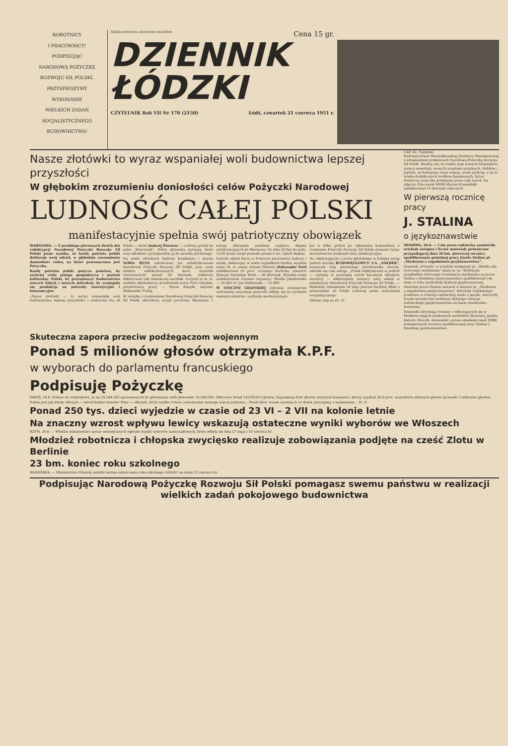ROBOTNICY
I PRACOWNICY!
PODPISUJĄC
NARODOWĄ POŻYCZKĘ
ROZWOJU SIŁ POLSKI,
PRZYSPIESZYMY
WYKONANIE
WIELKICH ZADAŃ
SOCJALISTYCZNEGO
BUDOWNICTWA!
Opłata pocztowa uiszczona ryczałtem Cena 15 gr.
DZIENNIK
ŁÓDZKI
CZYTELNIK Rok VII Nr 170 (2150) Łódź, czwartek 21 czerwca 1951 r.
Nasze złotówki to wyraz wspaniałej woli budownictwa lepszej przyszłości
W głębokim zrozumieniu doniosłości celów Pożyczki Narodowej
LUDNOŚĆ CAŁEJ POLSKI
manifestacyjnie spełnia swój patriotyczny obowiązek
WARSZAWA. — Z przebiegu pierwszych dwóch dni subskrypcji Narodowej Pożyczki Rozwoju Sił Polski jasno wynika, że każdy patriota polski deklaruje swój udział, w głębokim zrozumieniu doniosłości celów, na które przeznaczona jest Pożyczka.
Każdy patriota polski pożycza państwu, by szybciej rosła potęga gospodarcza i poziom kulturalny Polski, by przyspieszyć budownictwo nowych fabryk i nowych mieszkań, by wzmagała się produkcja na potrzeby inwestycyjne i konsumcyjne.
„Nasze złotówki — to wyraz wspaniałej woli budownictwa lepszej przyszłości i wzmacnia nia sił Polski — mówi Andrzej Piwowar — czołowy górnik ko palni „Wieczorek”, dobry aktywista partyjny, który uczy młodzież i przysposabia ją do zawodu górniczego.
Na wielu odcinkach budowy kombinatu i miasta NOWA HUTA zakończono już subskrybowanie Narodowej Pożyczki Rozwoju Sił Polski, przy czym średnia subskrybowanych kwot wynosiła równowartość ponad 20 dniówek, niektórzy deklarowali cały miesięczny zarobek. Uczynili to m. in. wybitny młodzieżowy przodownik pracy Piotr Ożański, przodownica pracy — Maria Knapik, inżynier Aleksander Turłaj.
W związku z rozpisaniem Narodowej Pożyczki Rozwoju Sił Polski obwodowy urząd pocztowy Warszawa 1 notuje olbrzymie nasilenie napływu depesz subskrypcyjnych do Warszawy. Do dnia 20 bm do godz. 12,00 przez urząd przeszło ponad 5 tys. takich depesz.
Szeroki udział biorą w Pożyczce pracownicy kultury i sztuki, deklarując w wielu wypadkach bardzo wysokie sumy. M. in. znany reżyser filmowy Aleksander Ford zadeklarował 20 proc. rocznego dochodu, operator filmowy Stanisław Wohl — 40 dniówek. Wysokie sumy zadeklarowali również reżyserzy: Wanda Jakubowska — 16.000 zł i Jan Rybkowski — 15.000.
W STOCZNI GDAŃSKIEJ zebrania poświęcone omówieniu znaczenia pożyczki odbyły się na wydziale remontu okrętów i wydziale mechanicznym.
Już w kilka godzin po ogłoszeniu komunikatu o rozpisaniu Pożyczki Rozwoju Sił Polski przeszło tysiąc stoczniowców podpisało listy subskrypcyjne.
Na odpływającym z portu gdyńskiego w kolejną swoją podróż morską RUDOWĘGLOWCU S.S. „SOŁDEK”, noszącym imię pierwszego przodownika stoczni, zebrała się cała załoga. „Przed odpłynięciem w podróż — czytamy w powziętej wśród hucznych oklasków rezolucji — deklarujemy wszyscy swój udział w subskrypcji Narodowej Pożyczki Rozwoju Sił Polski. — Będziemy niezależnie od tego jeszcze bardziej dbali o pomnożenie sił Polski Ludowej przez wzmożenie socjalistycznego
(dalszy ciąg na str. 2)
CAF. fot. Tymiński
Budowniczowie Marszałkowskiej Dzielnicy Mieszkaniowej z entuzjazmem podpisywali Narodową Pożyczkę Rozwoju Sił Polski. Wiedzą oni, że trzeba nam nowych dziesiątków tysięcy mieszkań, nowych urządzeń socjalnych, żłobków i szpitali, że budujemy coraz więcej, coraz szybciej, a na to trzeba dodatkowych środków finansowych, które dostarczy pożyczka podpisana przez cały naród. Na zdjęciu: Pracownik MDM Marian Krzemiński zadeklarował 14 dniówek roboczych.
W pierwszą rocznicę pracy
J. STALINA
o językoznawstwie
MOSKWA, 20.6. — Cała prasa radziecka zamieściła artykuły wstępne i liczne materiały poświęcone przypadającej dnia 20 bm. pierwszej rocznicy opublikowania genialnej pracy Józefa Stalina pt. „Marksizm a zagadnienia językoznawstwa”.
Dziennik „Prawda” w artykule wstępnym pt. „Wielka siła twórczego marksizmu” pisze m. in.: Wybitnym przykładem twórczego rozwinięcia marksizmu są prace Stalina z dziedziny językoznawstwa opublikowane rok temu w toku swobodnej dyskusji językoznawczej. Genialne prace Stalina zawarte w książce pt. „Marksizm a zagadnienia językoznawstwa” dokonały radykalnego przełomu w rozwoju radzieckiej nauki o języku, stworzyły trwałe teoretyczne podstawy dalszego rozwoju radzieckiego językoznawstwa na bazie marksizmu-leninizmu.
Dzienniki informują również o odbywających się w Moskwie sesjach naukowych wydziałów literatury, języka, historii, filozofii, ekonomiki i prawa akademii nauk ZSRR poświęconych rocznicy opublikowania prac Stalina z dziedziny językoznawstwa.
Skuteczna zapora przeciw podżegaczom wojennym
Ponad 5 milionów głosów otrzymała K.P.F.
w wyborach do parlamentu francuskiego
Podpisuję Pożyczkę
PARYŻ, 20.6. Podano do wiadomości, że na 24.544.565 uprawnionych do głosowania osób głosowało 19.200.000. Obliczono dotąd 18,678,013 głosów. Największą ilość głosów otrzymali komuniści, którzy uzyskali 26.8 proc. wszystkich oddanych głosów (przeszło 5 milionów głosów).
Polska jest jak młody olbrzym — mówił kiedyś minister Minc — olbrzym, który szybko rośnie i nieustannie wymaga więcej pokarmu... Powie ktoś: wszak czynimy to co dzień, pracujemy z wytężeniem... St. G.
Ponad 250 tys. dzieci wyjedzie w czasie od 23 VI – 2 VII na kolonie letnie
Na znaczny wzrost wpływu lewicy wskazują ostateczne wyniki wyborów we Włoszech
RZYM, 20.6. — Włoskie ministerstwo spraw wewnętrznych ogłosiło wyniki wyborów samorządowych, które odbyły się dnia 27 maja i 10 czerwca br.
Młodzież robotnicza i chłopska zwycięsko realizuje zobowiązania podjęte na cześć Zlotu w Berlinie
23 bm. koniec roku szkolnego
WARSZAWA. — Ministerstwo Oświaty ustaliło termin zakończenia roku szkolnego 1950/51 na dzień 23 czerwca br.
Podpisując Narodową Pożyczkę Rozwoju Sił Polski pomagasz swemu państwu w realizacji wielkich zadań pokojowego budownictwa